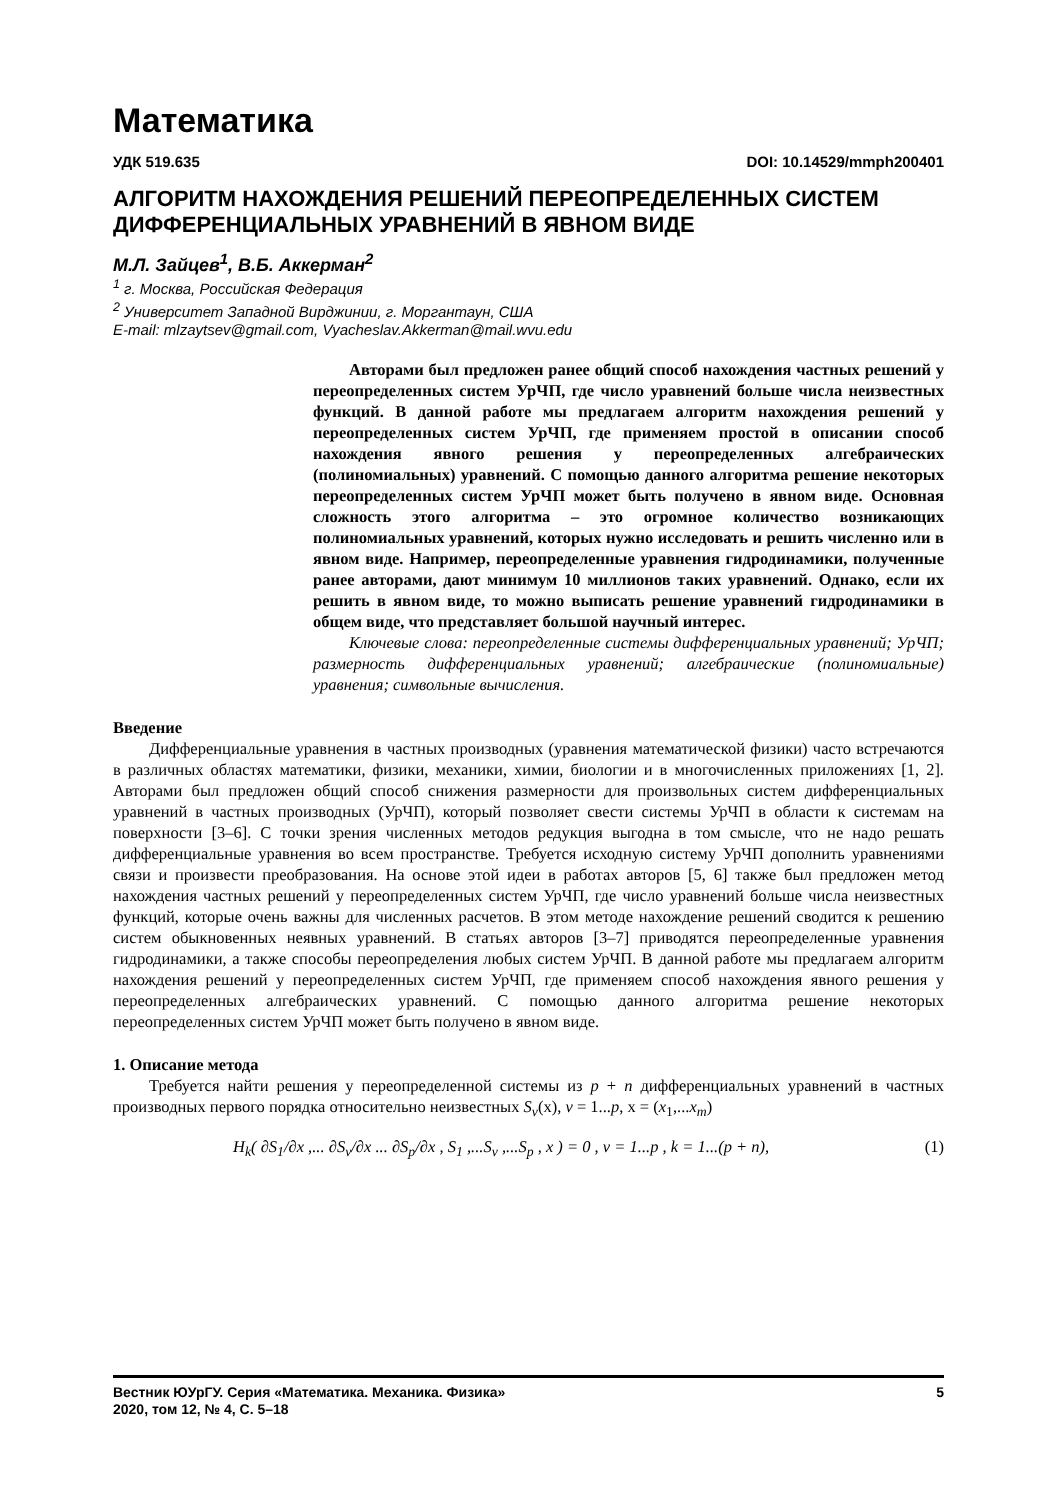Математика
УДК 519.635 DOI: 10.14529/mmph200401
АЛГОРИТМ НАХОЖДЕНИЯ РЕШЕНИЙ ПЕРЕОПРЕДЕЛЕННЫХ СИСТЕМ ДИФФЕРЕНЦИАЛЬНЫХ УРАВНЕНИЙ В ЯВНОМ ВИДЕ
М.Л. Зайцев<sup>1</sup>, В.Б. Аккерман<sup>2</sup>
<sup>1</sup> г. Москва, Российская Федерация
<sup>2</sup> Университет Западной Вирджинии, г. Моргантаун, США
E-mail: mlzaytsev@gmail.com, Vyacheslav.Akkerman@mail.wvu.edu
Авторами был предложен ранее общий способ нахождения частных решений у переопределенных систем УрЧП, где число уравнений больше числа неизвестных функций. В данной работе мы предлагаем алгоритм нахождения решений у переопределенных систем УрЧП, где применяем простой в описании способ нахождения явного решения у переопределенных алгебраических (полиномиальных) уравнений. С помощью данного алгоритма решение некоторых переопределенных систем УрЧП может быть получено в явном виде. Основная сложность этого алгоритма – это огромное количество возникающих полиномиальных уравнений, которых нужно исследовать и решить численно или в явном виде. Например, переопределенные уравнения гидродинамики, полученные ранее авторами, дают минимум 10 миллионов таких уравнений. Однако, если их решить в явном виде, то можно выписать решение уравнений гидродинамики в общем виде, что представляет большой научный интерес.
Ключевые слова: переопределенные системы дифференциальных уравнений; УрЧП; размерность дифференциальных уравнений; алгебраические (полиномиальные) уравнения; символьные вычисления.
Введение
Дифференциальные уравнения в частных производных (уравнения математической физики) часто встречаются в различных областях математики, физики, механики, химии, биологии и в многочисленных приложениях [1, 2]. Авторами был предложен общий способ снижения размерности для произвольных систем дифференциальных уравнений в частных производных (УрЧП), который позволяет свести системы УрЧП в области к системам на поверхности [3–6]. С точки зрения численных методов редукция выгодна в том смысле, что не надо решать дифференциальные уравнения во всем пространстве. Требуется исходную систему УрЧП дополнить уравнениями связи и произвести преобразования. На основе этой идеи в работах авторов [5, 6] также был предложен метод нахождения частных решений у переопределенных систем УрЧП, где число уравнений больше числа неизвестных функций, которые очень важны для численных расчетов. В этом методе нахождение решений сводится к решению систем обыкновенных неявных уравнений. В статьях авторов [3–7] приводятся переопределенные уравнения гидродинамики, а также способы переопределения любых систем УрЧП. В данной работе мы предлагаем алгоритм нахождения решений у переопределенных систем УрЧП, где применяем способ нахождения явного решения у переопределенных алгебраических уравнений. С помощью данного алгоритма решение некоторых переопределенных систем УрЧП может быть получено в явном виде.
1. Описание метода
Требуется найти решения у переопределенной системы из p + n дифференциальных уравнений в частных производных первого порядка относительно неизвестных S<sub>v</sub>(x), v = 1...p, x = (x<sub>1</sub>,...x<sub>m</sub>)
H<sub>k</sub>( ∂S<sub>1</sub>/∂x ,... ∂S<sub>v</sub>/∂x ... ∂S<sub>p</sub>/∂x , S<sub>1</sub> ,...S<sub>v</sub> ,...S<sub>p</sub> , x ) = 0 , v = 1...p , k = 1...(p + n), (1)
Вестник ЮУрГУ. Серия «Математика. Механика. Физика»
2020, том 12, № 4, С. 5–18 5